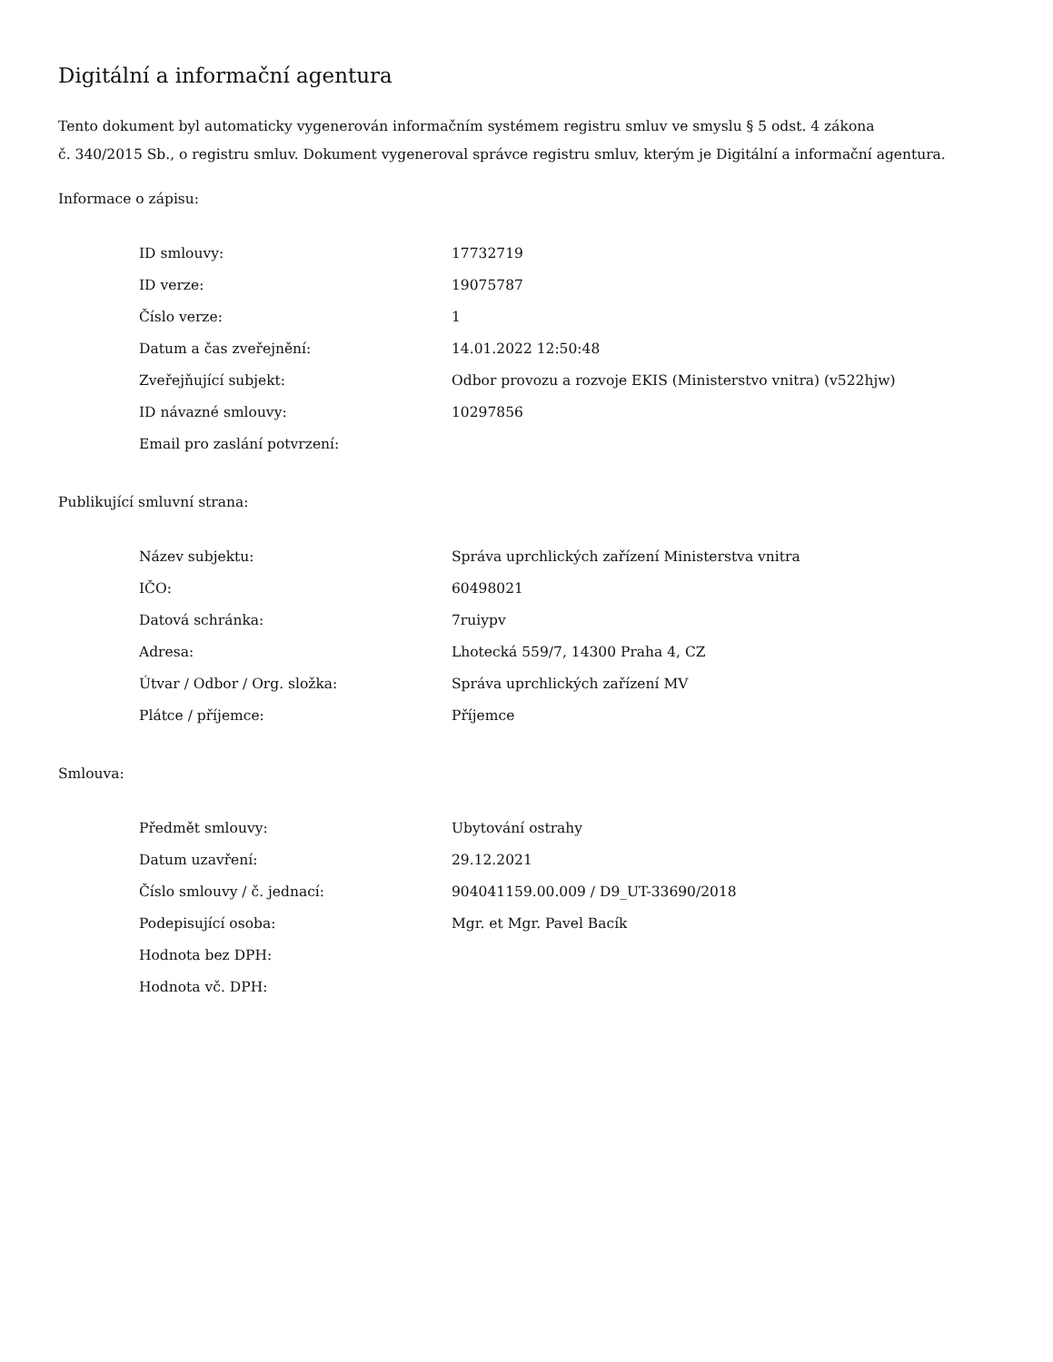Digitální a informační agentura
Tento dokument byl automaticky vygenerován informačním systémem registru smluv ve smyslu § 5 odst. 4 zákona
č. 340/2015 Sb., o registru smluv. Dokument vygeneroval správce registru smluv, kterým je Digitální a informační agentura.
Informace o zápisu:
| ID smlouvy: | 17732719 |
| ID verze: | 19075787 |
| Číslo verze: | 1 |
| Datum a čas zveřejnění: | 14.01.2022 12:50:48 |
| Zveřejňující subjekt: | Odbor provozu a rozvoje EKIS (Ministerstvo vnitra) (v522hjw) |
| ID návazné smlouvy: | 10297856 |
| Email pro zaslání potvrzení: | |
Publikující smluvní strana:
| Název subjektu: | Správa uprchlických zařízení Ministerstva vnitra |
| IČO: | 60498021 |
| Datová schránka: | 7ruiypv |
| Adresa: | Lhotecká 559/7, 14300 Praha 4, CZ |
| Útvar / Odbor / Org. složka: | Správa uprchlických zařízení MV |
| Plátce / příjemce: | Příjemce |
Smlouva:
| Předmět smlouvy: | Ubytování ostrahy |
| Datum uzavření: | 29.12.2021 |
| Číslo smlouvy / č. jednací: | 904041159.00.009 / D9_UT-33690/2018 |
| Podepisující osoba: | Mgr. et Mgr. Pavel Bacík |
| Hodnota bez DPH: | |
| Hodnota vč. DPH: | |